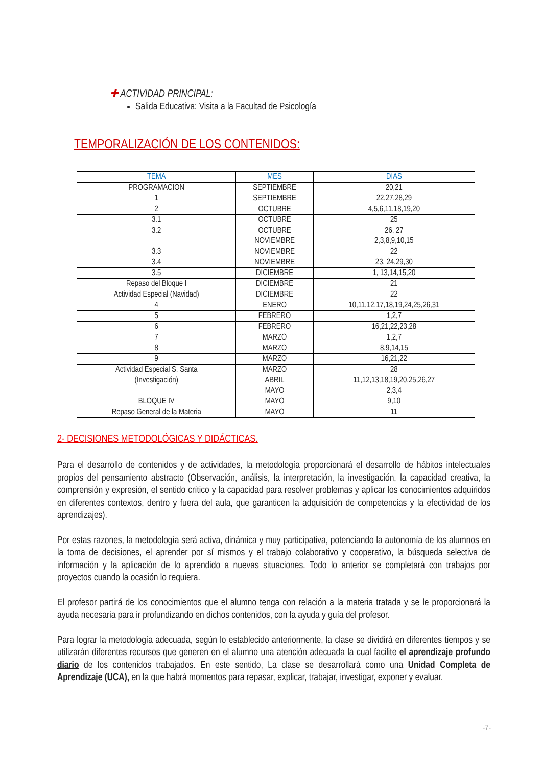✚ ACTIVIDAD PRINCIPAL:
Salida Educativa: Visita a la Facultad de Psicología
TEMPORALIZACIÓN DE LOS CONTENIDOS:
| TEMA | MES | DIAS |
| --- | --- | --- |
| PROGRAMACION | SEPTIEMBRE | 20,21 |
| 1 | SEPTIEMBRE | 22,27,28,29 |
| 2 | OCTUBRE | 4,5,6,11,18,19,20 |
| 3.1 | OCTUBRE | 25 |
| 3.2 | OCTUBRE NOVIEMBRE | 26, 27 2,3,8,9,10,15 |
| 3.3 | NOVIEMBRE | 22 |
| 3.4 | NOVIEMBRE | 23, 24,29,30 |
| 3.5 | DICIEMBRE | 1, 13,14,15,20 |
| Repaso del Bloque I | DICIEMBRE | 21 |
| Actividad Especial (Navidad) | DICIEMBRE | 22 |
| 4 | ENERO | 10,11,12,17,18,19,24,25,26,31 |
| 5 | FEBRERO | 1,2,7 |
| 6 | FEBRERO | 16,21,22,23,28 |
| 7 | MARZO | 1,2,7 |
| 8 | MARZO | 8,9,14,15 |
| 9 | MARZO | 16,21,22 |
| Actividad Especial S. Santa | MARZO | 28 |
| (Investigación) | ABRIL MAYO | 11,12,13,18,19,20,25,26,27 2,3,4 |
| BLOQUE IV | MAYO | 9,10 |
| Repaso General de la Materia | MAYO | 11 |
2- DECISIONES METODOLÓGICAS Y DIDÁCTICAS.
Para el desarrollo de contenidos y de actividades, la metodología proporcionará el desarrollo de hábitos intelectuales propios del pensamiento abstracto (Observación, análisis, la interpretación, la investigación, la capacidad creativa, la comprensión y expresión, el sentido crítico y la capacidad para resolver problemas y aplicar los conocimientos adquiridos en diferentes contextos, dentro y fuera del aula, que garanticen la adquisición de competencias y la efectividad de los aprendizajes).
Por estas razones, la metodología será activa, dinámica y muy participativa, potenciando la autonomía de los alumnos en la toma de decisiones, el aprender por sí mismos y el trabajo colaborativo y cooperativo, la búsqueda selectiva de información y la aplicación de lo aprendido a nuevas situaciones. Todo lo anterior se completará con trabajos por proyectos cuando la ocasión lo requiera.
El profesor partirá de los conocimientos que el alumno tenga con relación a la materia tratada y se le proporcionará la ayuda necesaria para ir profundizando en dichos contenidos, con la ayuda y guía del profesor.
Para lograr la metodología adecuada, según lo establecido anteriormente, la clase se dividirá en diferentes tiempos y se utilizarán diferentes recursos que generen en el alumno una atención adecuada la cual facilite el aprendizaje profundo diario de los contenidos trabajados. En este sentido, La clase se desarrollará como una Unidad Completa de Aprendizaje (UCA), en la que habrá momentos para repasar, explicar, trabajar, investigar, exponer y evaluar.
-7-